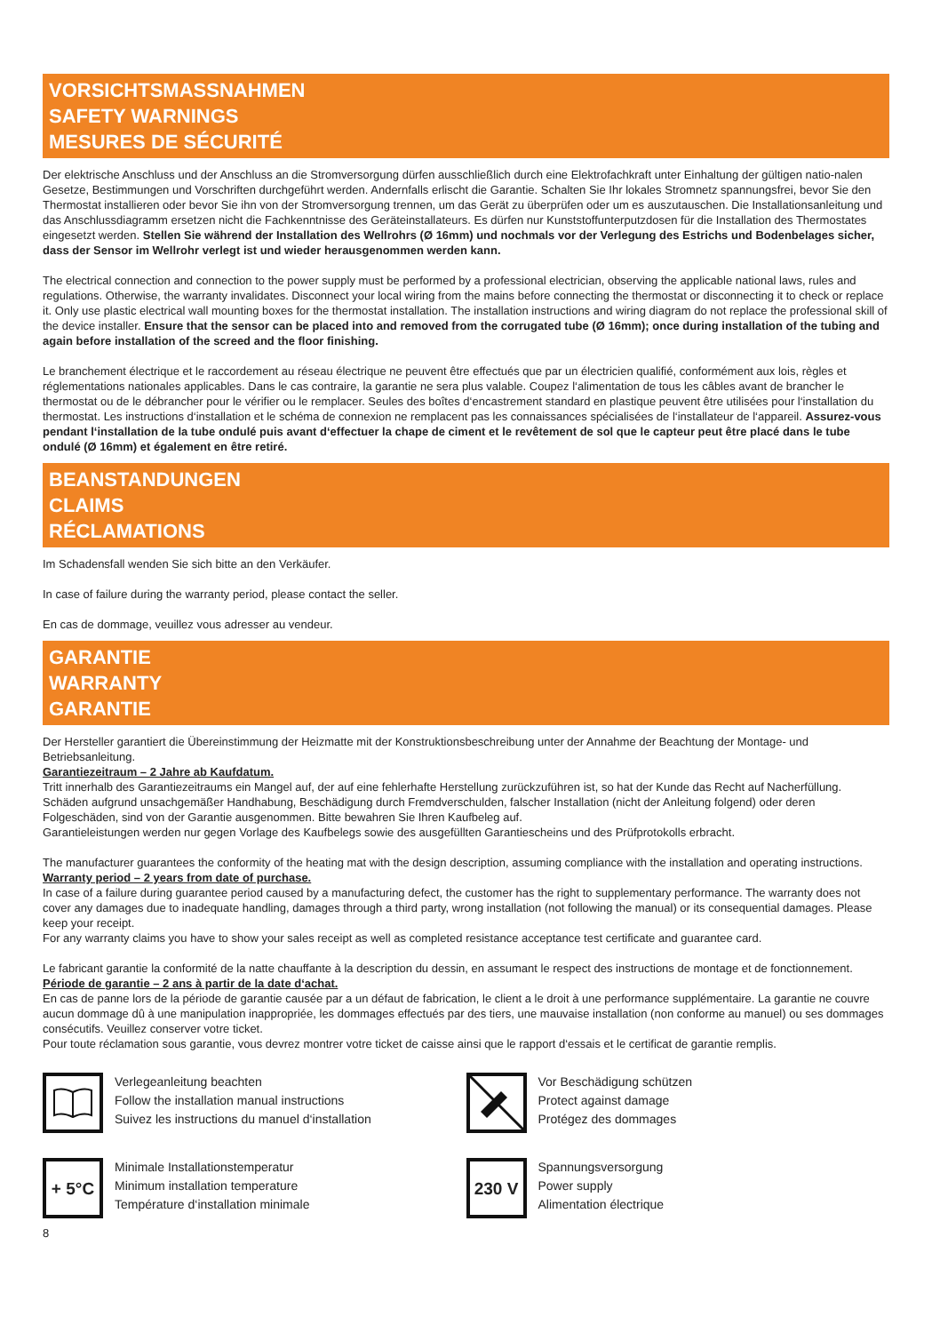VORSICHTSMASSNAHMEN
SAFETY WARNINGS
MESURES DE SÉCURITÉ
Der elektrische Anschluss und der Anschluss an die Stromversorgung dürfen ausschließlich durch eine Elektrofachkraft unter Einhaltung der gültigen natio-nalen Gesetze, Bestimmungen und Vorschriften durchgeführt werden. Andernfalls erlischt die Garantie. Schalten Sie Ihr lokales Stromnetz spannungsfrei, bevor Sie den Thermostat installieren oder bevor Sie ihn von der Stromversorgung trennen, um das Gerät zu überprüfen oder um es auszutauschen. Die Installationsanleitung und das Anschlussdiagramm ersetzen nicht die Fachkenntnisse des Geräteinstallateurs. Es dürfen nur Kunststoffunterputzdosen für die Installation des Thermostates eingesetzt werden. Stellen Sie während der Installation des Wellrohrs (Ø 16mm) und nochmals vor der Verlegung des Estrichs und Bodenbelages sicher, dass der Sensor im Wellrohr verlegt ist und wieder herausgenommen werden kann.
The electrical connection and connection to the power supply must be performed by a professional electrician, observing the applicable national laws, rules and regulations. Otherwise, the warranty invalidates. Disconnect your local wiring from the mains before connecting the thermostat or disconnecting it to check or replace it. Only use plastic electrical wall mounting boxes for the thermostat installation. The installation instructions and wiring diagram do not replace the professional skill of the device installer. Ensure that the sensor can be placed into and removed from the corrugated tube (Ø 16mm); once during installation of the tubing and again before installation of the screed and the floor finishing.
Le branchement électrique et le raccordement au réseau électrique ne peuvent être effectués que par un électricien qualifié, conformément aux lois, règles et réglementations nationales applicables. Dans le cas contraire, la garantie ne sera plus valable. Coupez l‘alimentation de tous les câbles avant de brancher le thermostat ou de le débrancher pour le vérifier ou le remplacer. Seules des boîtes d‘encastrement standard en plastique peuvent être utilisées pour l‘installation du thermostat. Les instructions d‘installation et le schéma de connexion ne remplacent pas les connaissances spécialisées de l‘installateur de l‘appareil. Assurez-vous pendant l‘installation de la tube ondulé puis avant d‘effectuer la chape de ciment et le revêtement de sol que le capteur peut être placé dans le tube ondulé (Ø 16mm) et également en être retiré.
BEANSTANDUNGEN
CLAIMS
RÉCLAMATIONS
Im Schadensfall wenden Sie sich bitte an den Verkäufer.
In case of failure during the warranty period, please contact the seller.
En cas de dommage, veuillez vous adresser au vendeur.
GARANTIE
WARRANTY
GARANTIE
Der Hersteller garantiert die Übereinstimmung der Heizmatte mit der Konstruktionsbeschreibung unter der Annahme der Beachtung der Montage- und Betriebsanleitung.
Garantiezeitraum – 2 Jahre ab Kaufdatum.
Tritt innerhalb des Garantiezeitraums ein Mangel auf, der auf eine fehlerhafte Herstellung zurückzuführen ist, so hat der Kunde das Recht auf Nacherfüllung. Schäden aufgrund unsachgemäßer Handhabung, Beschädigung durch Fremdverschulden, falscher Installation (nicht der Anleitung folgend) oder deren Folgeschäden, sind von der Garantie ausgenommen. Bitte bewahren Sie Ihren Kaufbeleg auf.
Garantieleistungen werden nur gegen Vorlage des Kaufbelegs sowie des ausgefüllten Garantiescheins und des Prüfprotokolls erbracht.
The manufacturer guarantees the conformity of the heating mat with the design description, assuming compliance with the installation and operating instructions.
Warranty period – 2 years from date of purchase.
In case of a failure during guarantee period caused by a manufacturing defect, the customer has the right to supplementary performance. The warranty does not cover any damages due to inadequate handling, damages through a third party, wrong installation (not following the manual) or its consequential damages. Please keep your receipt.
For any warranty claims you have to show your sales receipt as well as completed resistance acceptance test certificate and guarantee card.
Le fabricant garantie la conformité de la natte chauffante à la description du dessin, en assumant le respect des instructions de montage et de fonctionnement.
Période de garantie – 2 ans à partir de la date d‘achat.
En cas de panne lors de la période de garantie causée par a un défaut de fabrication, le client a le droit à une performance supplémentaire. La garantie ne couvre aucun dommage dû à une manipulation inappropriée, les dommages effectués par des tiers, une mauvaise installation (non conforme au manuel) ou ses dommages consécutifs. Veuillez conserver votre ticket.
Pour toute réclamation sous garantie, vous devrez montrer votre ticket de caisse ainsi que le rapport d‘essais et le certificat de garantie remplis.
Verlegeanleitung beachten
Follow the installation manual instructions
Suivez les instructions du manuel d‘installation
Vor Beschädigung schützen
Protect against damage
Protégez des dommages
+ 5°C
Minimale Installationstemperatur
Minimum installation temperature
Température d‘installation minimale
230 V
Spannungsversorgung
Power supply
Alimentation électrique
8